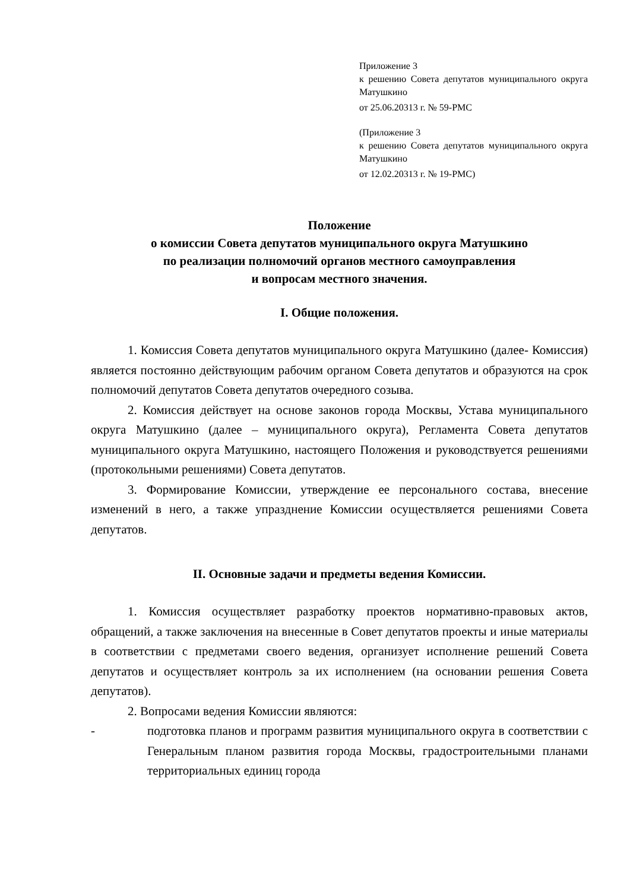Приложение 3
к решению Совета депутатов муниципального округа Матушкино
от 25.06.20313 г. № 59-РМС
(Приложение 3
к решению Совета депутатов муниципального округа Матушкино
от 12.02.20313 г. № 19-РМС)
Положение
о комиссии Совета депутатов муниципального округа Матушкино
по реализации полномочий органов местного самоуправления
и вопросам местного значения.
I. Общие положения.
1. Комиссия Совета депутатов муниципального округа Матушкино (далее- Комиссия) является постоянно действующим рабочим органом Совета депутатов и образуются на срок полномочий депутатов Совета депутатов очередного созыва.
2. Комиссия действует на основе законов города Москвы, Устава муниципального округа Матушкино (далее – муниципального округа), Регламента Совета депутатов муниципального округа Матушкино, настоящего Положения и руководствуется решениями (протокольными решениями) Совета депутатов.
3. Формирование Комиссии, утверждение ее персонального состава, внесение изменений в него, а также упразднение Комиссии осуществляется решениями Совета депутатов.
II. Основные задачи и предметы ведения Комиссии.
1. Комиссия осуществляет разработку проектов нормативно-правовых актов, обращений, а также заключения на внесенные в Совет депутатов проекты и иные материалы в соответствии с предметами своего ведения, организует исполнение решений Совета депутатов и осуществляет контроль за их исполнением (на основании решения Совета депутатов).
2. Вопросами ведения Комиссии являются:
- подготовка планов и программ развития муниципального округа в соответствии с Генеральным планом развития города Москвы, градостроительными планами территориальных единиц города